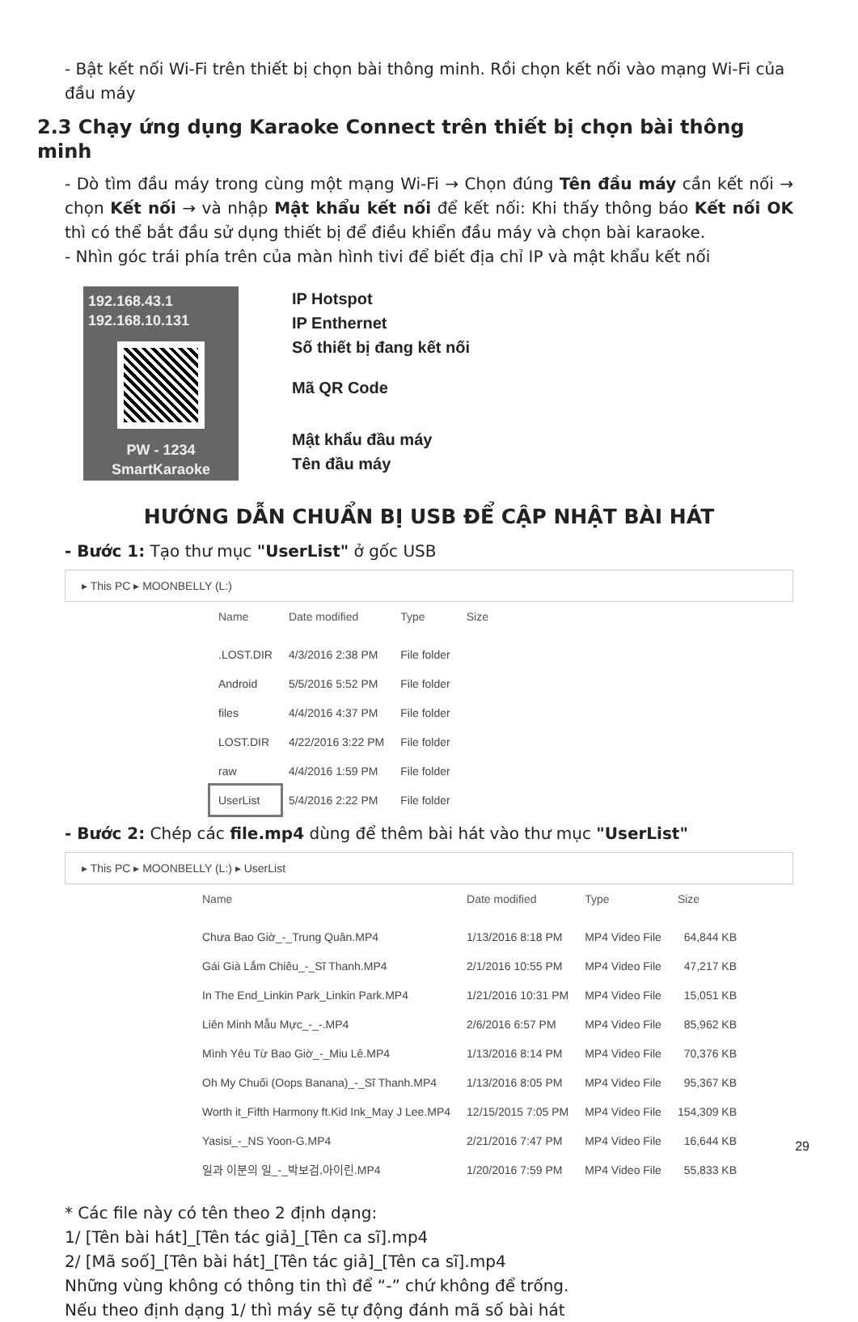- Bật kết nối Wi-Fi trên thiết bị chọn bài thông minh. Rồi chọn kết nối vào mạng Wi-Fi của đầu máy
2.3 Chạy ứng dụng Karaoke Connect trên thiết bị chọn bài thông minh
- Dò tìm đầu máy trong cùng một mạng Wi-Fi → Chọn đúng Tên đầu máy cần kết nối → chọn Kết nối → và nhập Mật khẩu kết nối để kết nối: Khi thấy thông báo Kết nối OK thì có thể bắt đầu sử dụng thiết bị để điều khiển đầu máy và chọn bài karaoke.
- Nhìn góc trái phía trên của màn hình tivi để biết địa chỉ IP và mật khẩu kết nối
192.168.43.1
192.168.10.131
PW - 1234
SmartKaraoke
IP Hotspot
IP Enthernet
Số thiết bị đang kết nối
Mã QR Code
Mật khẩu đầu máy
Tên đầu máy
HƯỚNG DẪN CHUẨN BỊ USB ĐỂ CẬP NHẬT BÀI HÁT
- Bước 1: Tạo thư mục "UserList" ở gốc USB
▸ This PC ▸ MOONBELLY (L:)
| Name | Date modified | Type | Size |
| --- | --- | --- | --- |
| .LOST.DIR | 4/3/2016 2:38 PM | File folder | |
| Android | 5/5/2016 5:52 PM | File folder | |
| files | 4/4/2016 4:37 PM | File folder | |
| LOST.DIR | 4/22/2016 3:22 PM | File folder | |
| raw | 4/4/2016 1:59 PM | File folder | |
| UserList | 5/4/2016 2:22 PM | File folder | |
- Bước 2: Chép các file.mp4 dùng để thêm bài hát vào thư mục "UserList"
▸ This PC ▸ MOONBELLY (L:) ▸ UserList
| Name | Date modified | Type | Size |
| --- | --- | --- | --- |
| Chưa Bao Giờ_-_Trung Quân.MP4 | 1/13/2016 8:18 PM | MP4 Video File | 64,844 KB |
| Gái Già Lắm Chiêu_-_Sĩ Thanh.MP4 | 2/1/2016 10:55 PM | MP4 Video File | 47,217 KB |
| In The End_Linkin Park_Linkin Park.MP4 | 1/21/2016 10:31 PM | MP4 Video File | 15,051 KB |
| Liên Minh Mẫu Mực_-_-.MP4 | 2/6/2016 6:57 PM | MP4 Video File | 85,962 KB |
| Mình Yêu Từ Bao Giờ_-_Miu Lê.MP4 | 1/13/2016 8:14 PM | MP4 Video File | 70,376 KB |
| Oh My Chuối (Oops Banana)_-_Sĩ Thanh.MP4 | 1/13/2016 8:05 PM | MP4 Video File | 95,367 KB |
| Worth it_Fifth Harmony ft.Kid Ink_May J Lee.MP4 | 12/15/2015 7:05 PM | MP4 Video File | 154,309 KB |
| Yasisi_-_NS Yoon-G.MP4 | 2/21/2016 7:47 PM | MP4 Video File | 16,644 KB |
| 일과 이분의 일_-_박보검,아이린.MP4 | 1/20/2016 7:59 PM | MP4 Video File | 55,833 KB |
* Các file này có tên theo 2 định dạng:
1/ [Tên bài hát]_[Tên tác giả]_[Tên ca sĩ].mp4
2/ [Mã soố]_[Tên bài hát]_[Tên tác giả]_[Tên ca sĩ].mp4
Những vùng không có thông tin thì để “-” chứ không để trống.
Nếu theo định dạng 1/ thì máy sẽ tự động đánh mã số bài hát
29